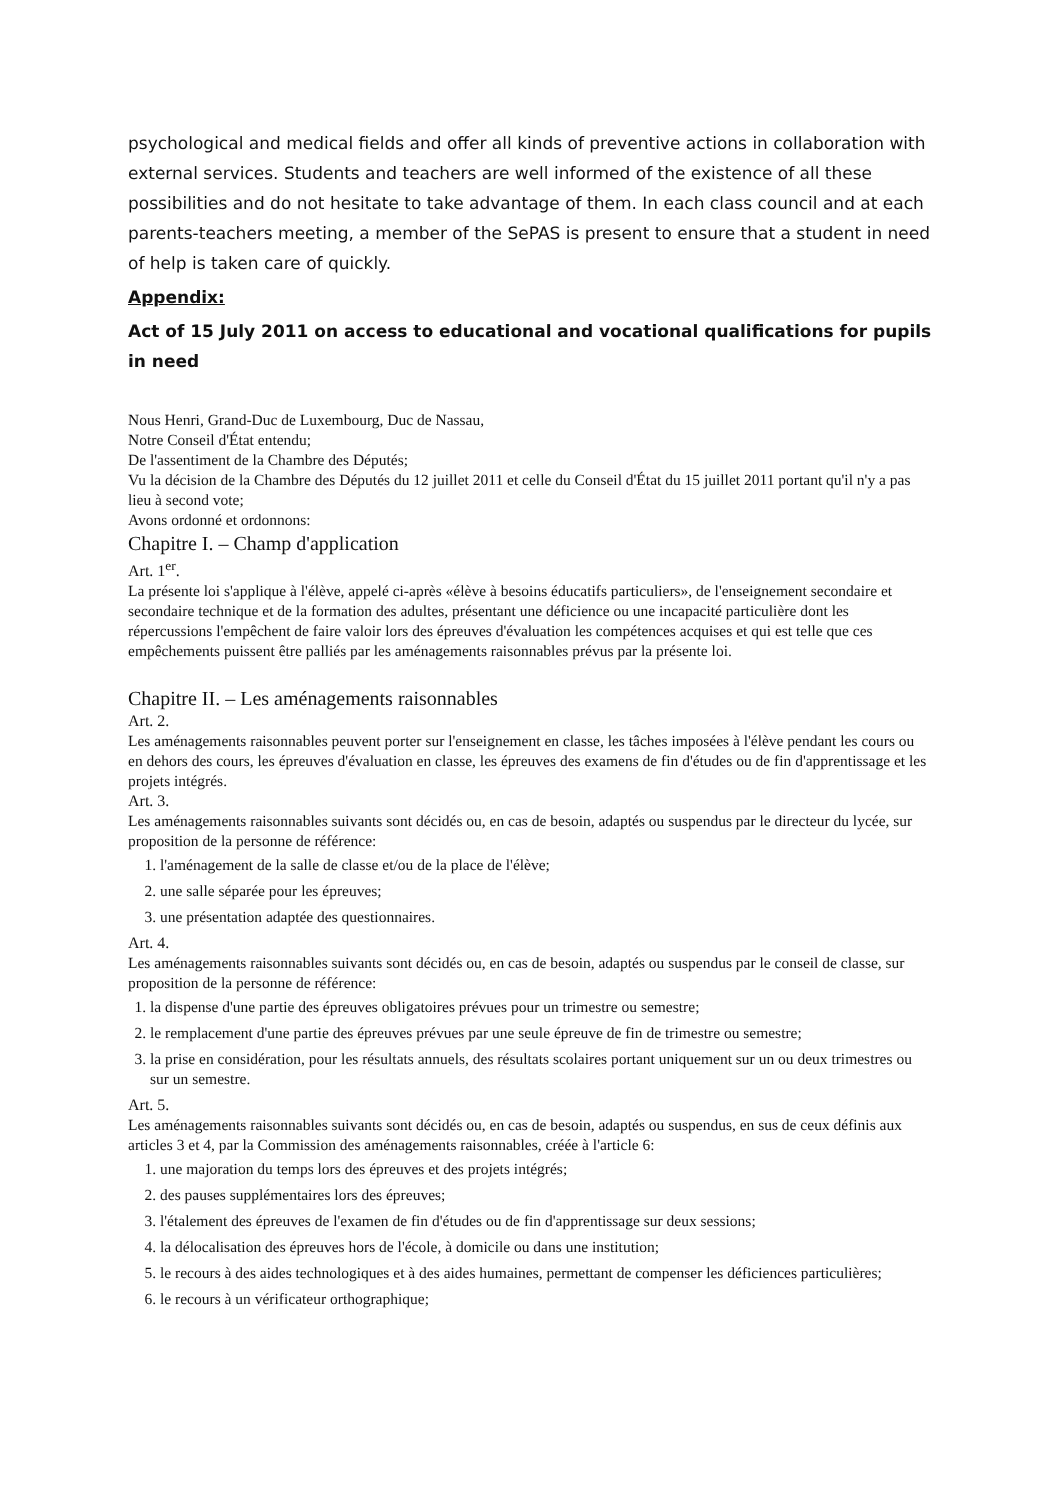psychological and medical fields and offer all kinds of preventive actions in collaboration with external services. Students and teachers are well informed of the existence of all these possibilities and do not hesitate to take advantage of them. In each class council and at each parents-teachers meeting, a member of the SePAS is present to ensure that a student in need of help is taken care of quickly.
Appendix:
Act of 15 July 2011 on access to educational and vocational qualifications for pupils in need
Nous Henri, Grand-Duc de Luxembourg, Duc de Nassau,
Notre Conseil d'État entendu;
De l'assentiment de la Chambre des Députés;
Vu la décision de la Chambre des Députés du 12 juillet 2011 et celle du Conseil d'État du 15 juillet 2011 portant qu'il n'y a pas lieu à second vote;
Avons ordonné et ordonnons:
Chapitre I. – Champ d'application
Art. 1<sup>er</sup>.
La présente loi s'applique à l'élève, appelé ci-après «élève à besoins éducatifs particuliers», de l'enseignement secondaire et secondaire technique et de la formation des adultes, présentant une déficience ou une incapacité particulière dont les répercussions l'empêchent de faire valoir lors des épreuves d'évaluation les compétences acquises et qui est telle que ces empêchements puissent être palliés par les aménagements raisonnables prévus par la présente loi.
Chapitre II. – Les aménagements raisonnables
Art. 2.
Les aménagements raisonnables peuvent porter sur l'enseignement en classe, les tâches imposées à l'élève pendant les cours ou en dehors des cours, les épreuves d'évaluation en classe, les épreuves des examens de fin d'études ou de fin d'apprentissage et les projets intégrés.
Art. 3.
Les aménagements raisonnables suivants sont décidés ou, en cas de besoin, adaptés ou suspendus par le directeur du lycée, sur proposition de la personne de référence:
1. l'aménagement de la salle de classe et/ou de la place de l'élève;
2. une salle séparée pour les épreuves;
3. une présentation adaptée des questionnaires.
Art. 4.
Les aménagements raisonnables suivants sont décidés ou, en cas de besoin, adaptés ou suspendus par le conseil de classe, sur proposition de la personne de référence:
1. la dispense d'une partie des épreuves obligatoires prévues pour un trimestre ou semestre;
2. le remplacement d'une partie des épreuves prévues par une seule épreuve de fin de trimestre ou semestre;
3. la prise en considération, pour les résultats annuels, des résultats scolaires portant uniquement sur un ou deux trimestres ou sur un semestre.
Art. 5.
Les aménagements raisonnables suivants sont décidés ou, en cas de besoin, adaptés ou suspendus, en sus de ceux définis aux articles 3 et 4, par la Commission des aménagements raisonnables, créée à l'article 6:
1. une majoration du temps lors des épreuves et des projets intégrés;
2. des pauses supplémentaires lors des épreuves;
3. l'étalement des épreuves de l'examen de fin d'études ou de fin d'apprentissage sur deux sessions;
4. la délocalisation des épreuves hors de l'école, à domicile ou dans une institution;
5. le recours à des aides technologiques et à des aides humaines, permettant de compenser les déficiences particulières;
6. le recours à un vérificateur orthographique;